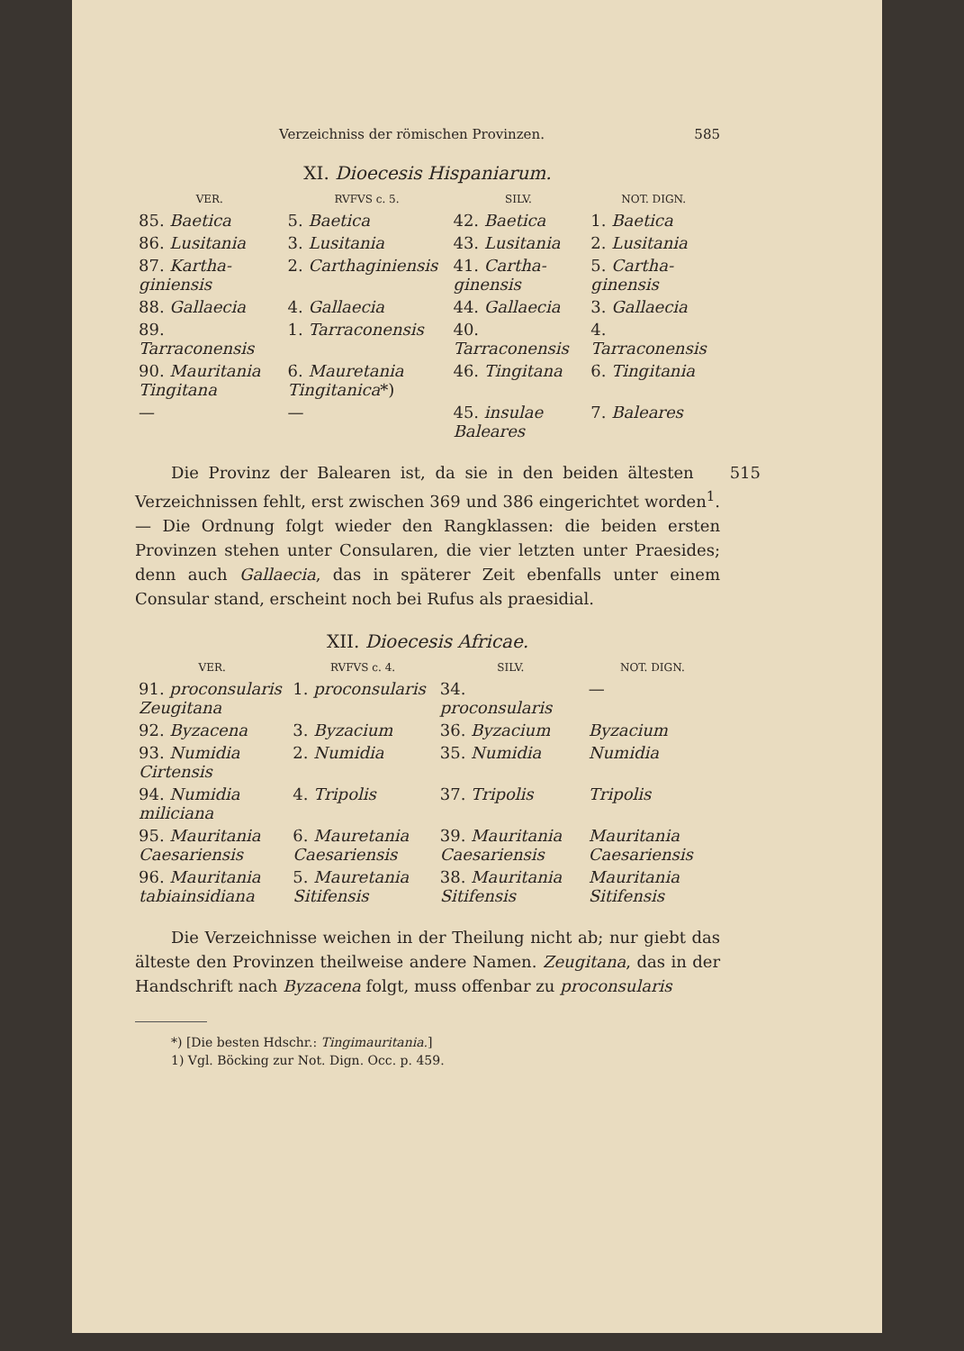Verzeichniss der römischen Provinzen. 585
XI. Dioecesis Hispaniarum.
| VER. | RVFVS c. 5. | SILV. | NOT. DIGN. |
| --- | --- | --- | --- |
| 85. Baetica | 5. Baetica | 42. Baetica | 1. Baetica |
| 86. Lusitania | 3. Lusitania | 43. Lusitania | 2. Lusitania |
| 87. Kartha-giniensis | 2. Carthaginiensis | 41. Cartha-ginensis | 5. Cartha-ginensis |
| 88. Gallaecia | 4. Gallaecia | 44. Gallaecia | 3. Gallaecia |
| 89. Tarraconensis | 1. Tarraconensis | 40. Tarraconensis | 4. Tarraconensis |
| 90. Mauritania Tingitana | 6. Mauretania Tingitanica *) | 46. Tingitana | 6. Tingitania |
| — | — | 45. insulae Baleares | 7. Baleares |
515 Die Provinz der Balearen ist, da sie in den beiden ältesten Verzeichnissen fehlt, erst zwischen 369 und 386 eingerichtet worden<sup>1</sup>. — Die Ordnung folgt wieder den Rangklassen: die beiden ersten Provinzen stehen unter Consularen, die vier letzten unter Praesides; denn auch Gallaecia, das in späterer Zeit ebenfalls unter einem Consular stand, erscheint noch bei Rufus als praesidial.
XII. Dioecesis Africae.
| VER. | RVFVS c. 4. | SILV. | NOT. DIGN. |
| --- | --- | --- | --- |
| 91. proconsularis Zeugitana | 1. proconsularis | 34. proconsularis | — |
| 92. Byzacena | 3. Byzacium | 36. Byzacium | Byzacium |
| 93. Numidia Cirtensis | 2. Numidia | 35. Numidia | Numidia |
| 94. Numidia miliciana | 4. Tripolis | 37. Tripolis | Tripolis |
| 95. Mauritania Caesariensis | 6. Mauretania Caesariensis | 39. Mauritania Caesariensis | Mauritania Caesariensis |
| 96. Mauritania tabiainsidiana | 5. Mauretania Sitifensis | 38. Mauritania Sitifensis | Mauritania Sitifensis |
Die Verzeichnisse weichen in der Theilung nicht ab; nur giebt das älteste den Provinzen theilweise andere Namen. Zeugitana, das in der Handschrift nach Byzacena folgt, muss offenbar zu proconsularis
*) [Die besten Hdschr.: Tingimauritania.]
1) Vgl. Böcking zur Not. Dign. Occ. p. 459.